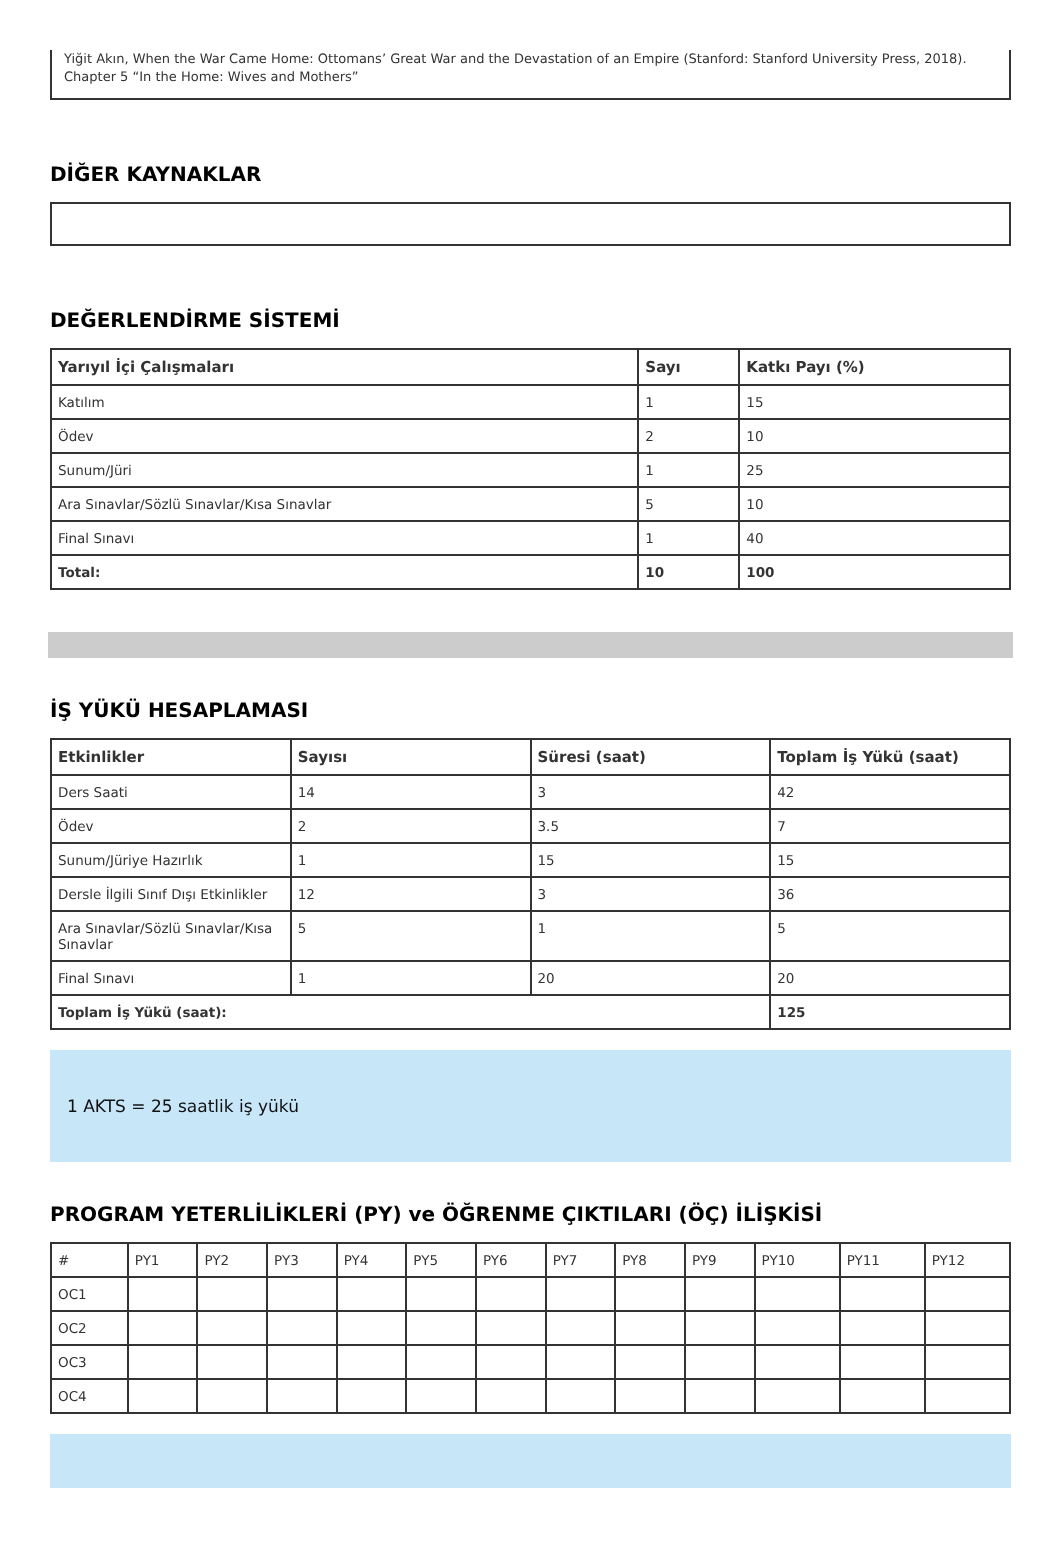Yiğit Akın, When the War Came Home: Ottomans’ Great War and the Devastation of an Empire (Stanford: Stanford University Press, 2018). Chapter 5 “In the Home: Wives and Mothers”
DİĞER KAYNAKLAR
DEĞERLENDİRME SİSTEMİ
| Yarıyıl İçi Çalışmaları | Sayı | Katkı Payı (%) |
| --- | --- | --- |
| Katılım | 1 | 15 |
| Ödev | 2 | 10 |
| Sunum/Jüri | 1 | 25 |
| Ara Sınavlar/Sözlü Sınavlar/Kısa Sınavlar | 5 | 10 |
| Final Sınavı | 1 | 40 |
| Total: | 10 | 100 |
İŞ YÜKÜ HESAPLAMASI
| Etkinlikler | Sayısı | Süresi (saat) | Toplam İş Yükü (saat) |
| --- | --- | --- | --- |
| Ders Saati | 14 | 3 | 42 |
| Ödev | 2 | 3.5 | 7 |
| Sunum/Jüriye Hazırlık | 1 | 15 | 15 |
| Dersle İlgili Sınıf Dışı Etkinlikler | 12 | 3 | 36 |
| Ara Sınavlar/Sözlü Sınavlar/Kısa Sınavlar | 5 | 1 | 5 |
| Final Sınavı | 1 | 20 | 20 |
| Toplam İş Yükü (saat): | | | 125 |
1 AKTS = 25 saatlik iş yükü
PROGRAM YETERLİLİKLERİ (PY) ve ÖĞRENME ÇIKTILARI (ÖÇ) İLİŞKİSİ
| # | PY1 | PY2 | PY3 | PY4 | PY5 | PY6 | PY7 | PY8 | PY9 | PY10 | PY11 | PY12 |
| OC1 | | | | | | | | | | | | |
| OC2 | | | | | | | | | | | | |
| OC3 | | | | | | | | | | | | |
| OC4 | | | | | | | | | | | | |